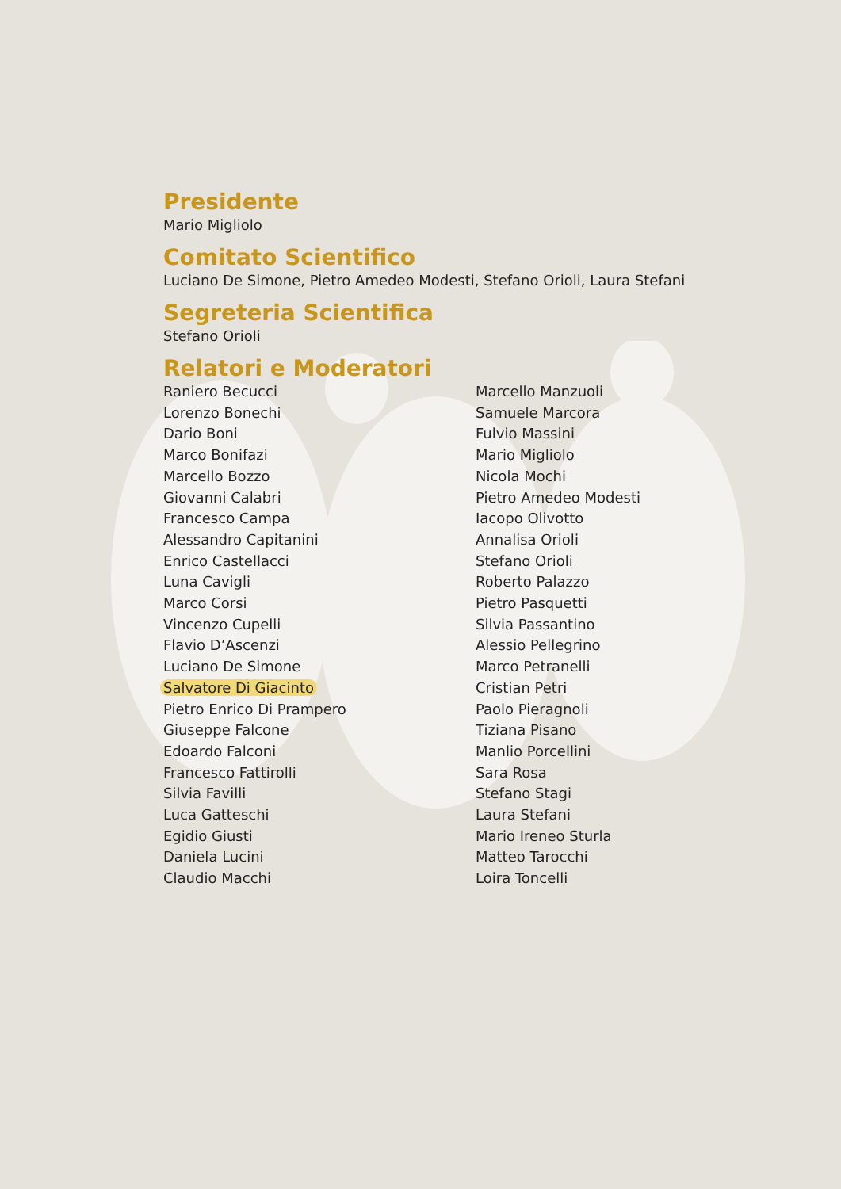Presidente
Mario Migliolo
Comitato Scientifico
Luciano De Simone, Pietro Amedeo Modesti, Stefano Orioli, Laura Stefani
Segreteria Scientifica
Stefano Orioli
Relatori e Moderatori
Raniero Becucci
Lorenzo Bonechi
Dario Boni
Marco Bonifazi
Marcello Bozzo
Giovanni Calabri
Francesco Campa
Alessandro Capitanini
Enrico Castellacci
Luna Cavigli
Marco Corsi
Vincenzo Cupelli
Flavio D’Ascenzi
Luciano De Simone
Salvatore Di Giacinto
Pietro Enrico Di Prampero
Giuseppe Falcone
Edoardo Falconi
Francesco Fattirolli
Silvia Favilli
Luca Gatteschi
Egidio Giusti
Daniela Lucini
Claudio Macchi
Marcello Manzuoli
Samuele Marcora
Fulvio Massini
Mario Migliolo
Nicola Mochi
Pietro Amedeo Modesti
Iacopo Olivotto
Annalisa Orioli
Stefano Orioli
Roberto Palazzo
Pietro Pasquetti
Silvia Passantino
Alessio Pellegrino
Marco Petranelli
Cristian Petri
Paolo Pieragnoli
Tiziana Pisano
Manlio Porcellini
Sara Rosa
Stefano Stagi
Laura Stefani
Mario Ireneo Sturla
Matteo Tarocchi
Loira Toncelli